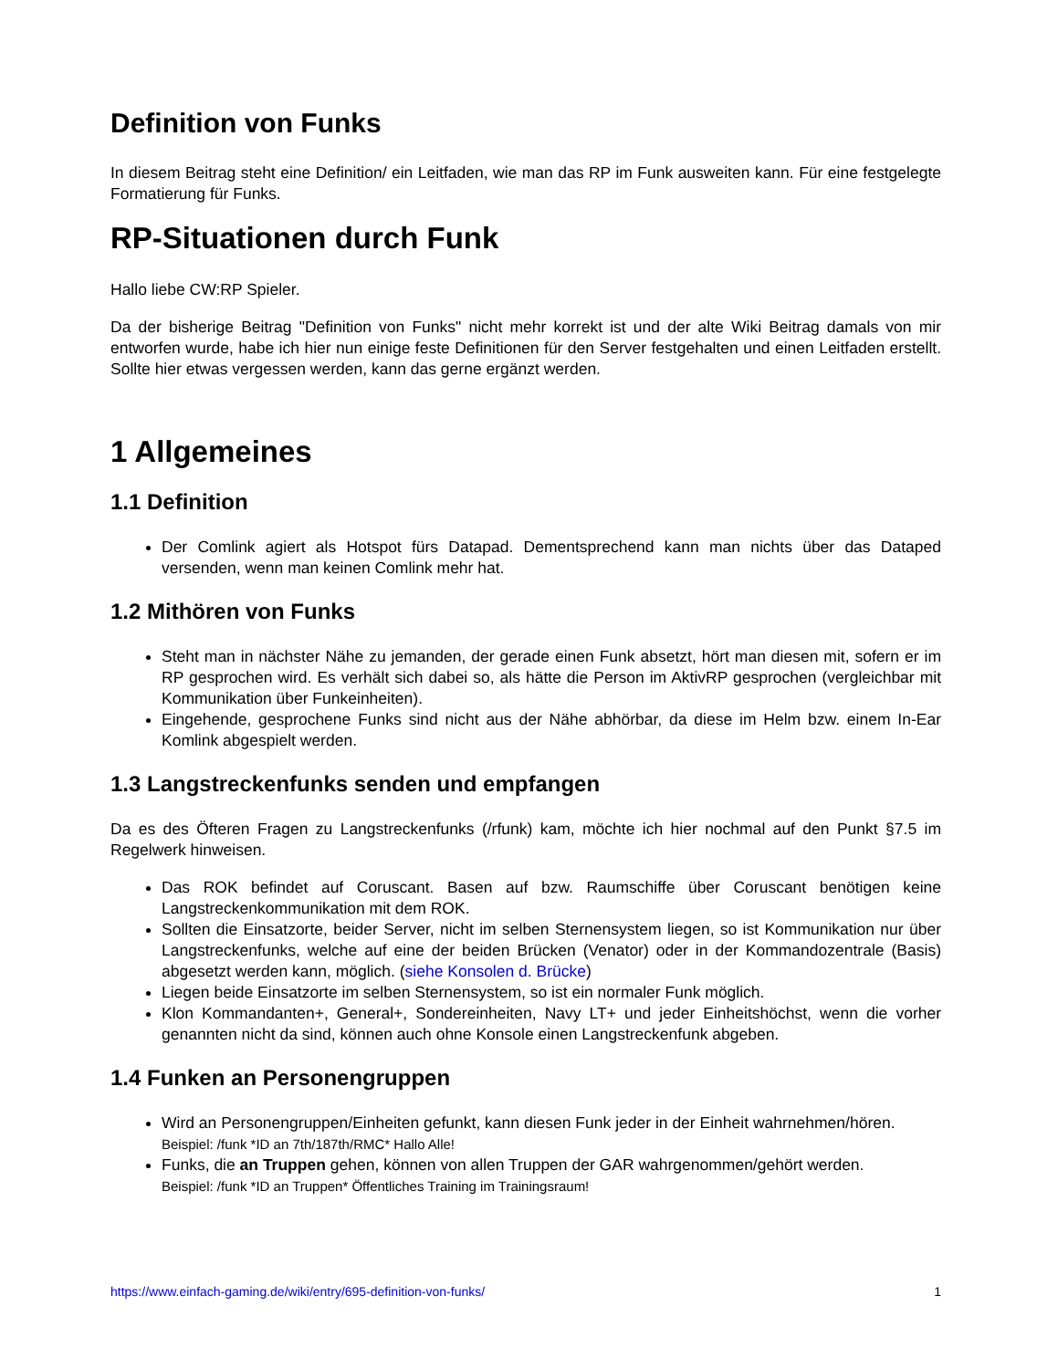Definition von Funks
In diesem Beitrag steht eine Definition/ ein Leitfaden, wie man das RP im Funk ausweiten kann. Für eine festgelegte Formatierung für Funks.
RP-Situationen durch Funk
Hallo liebe CW:RP Spieler.
Da der bisherige Beitrag "Definition von Funks" nicht mehr korrekt ist und der alte Wiki Beitrag damals von mir entworfen wurde, habe ich hier nun einige feste Definitionen für den Server festgehalten und einen Leitfaden erstellt. Sollte hier etwas vergessen werden, kann das gerne ergänzt werden.
1 Allgemeines
1.1 Definition
Der Comlink agiert als Hotspot fürs Datapad. Dementsprechend kann man nichts über das Dataped versenden, wenn man keinen Comlink mehr hat.
1.2 Mithören von Funks
Steht man in nächster Nähe zu jemanden, der gerade einen Funk absetzt, hört man diesen mit, sofern er im RP gesprochen wird. Es verhält sich dabei so, als hätte die Person im AktivRP gesprochen (vergleichbar mit Kommunikation über Funkeinheiten).
Eingehende, gesprochene Funks sind nicht aus der Nähe abhörbar, da diese im Helm bzw. einem In-Ear Komlink abgespielt werden.
1.3 Langstreckenfunks senden und empfangen
Da es des Öfteren Fragen zu Langstreckenfunks (/rfunk) kam, möchte ich hier nochmal auf den Punkt §7.5 im Regelwerk hinweisen.
Das ROK befindet auf Coruscant. Basen auf bzw. Raumschiffe über Coruscant benötigen keine Langstreckenkommunikation mit dem ROK.
Sollten die Einsatzorte, beider Server, nicht im selben Sternensystem liegen, so ist Kommunikation nur über Langstreckenfunks, welche auf eine der beiden Brücken (Venator) oder in der Kommandozentrale (Basis) abgesetzt werden kann, möglich. (siehe Konsolen d. Brücke)
Liegen beide Einsatzorte im selben Sternensystem, so ist ein normaler Funk möglich.
Klon Kommandanten+, General+, Sondereinheiten, Navy LT+ und jeder Einheitshöchst, wenn die vorher genannten nicht da sind, können auch ohne Konsole einen Langstreckenfunk abgeben.
1.4 Funken an Personengruppen
Wird an Personengruppen/Einheiten gefunkt, kann diesen Funk jeder in der Einheit wahrnehmen/hören.
Beispiel: /funk *ID an 7th/187th/RMC* Hallo Alle!
Funks, die an Truppen gehen, können von allen Truppen der GAR wahrgenommen/gehört werden.
Beispiel: /funk *ID an Truppen* Öffentliches Training im Trainingsraum!
https://www.einfach-gaming.de/wiki/entry/695-definition-von-funks/ 1